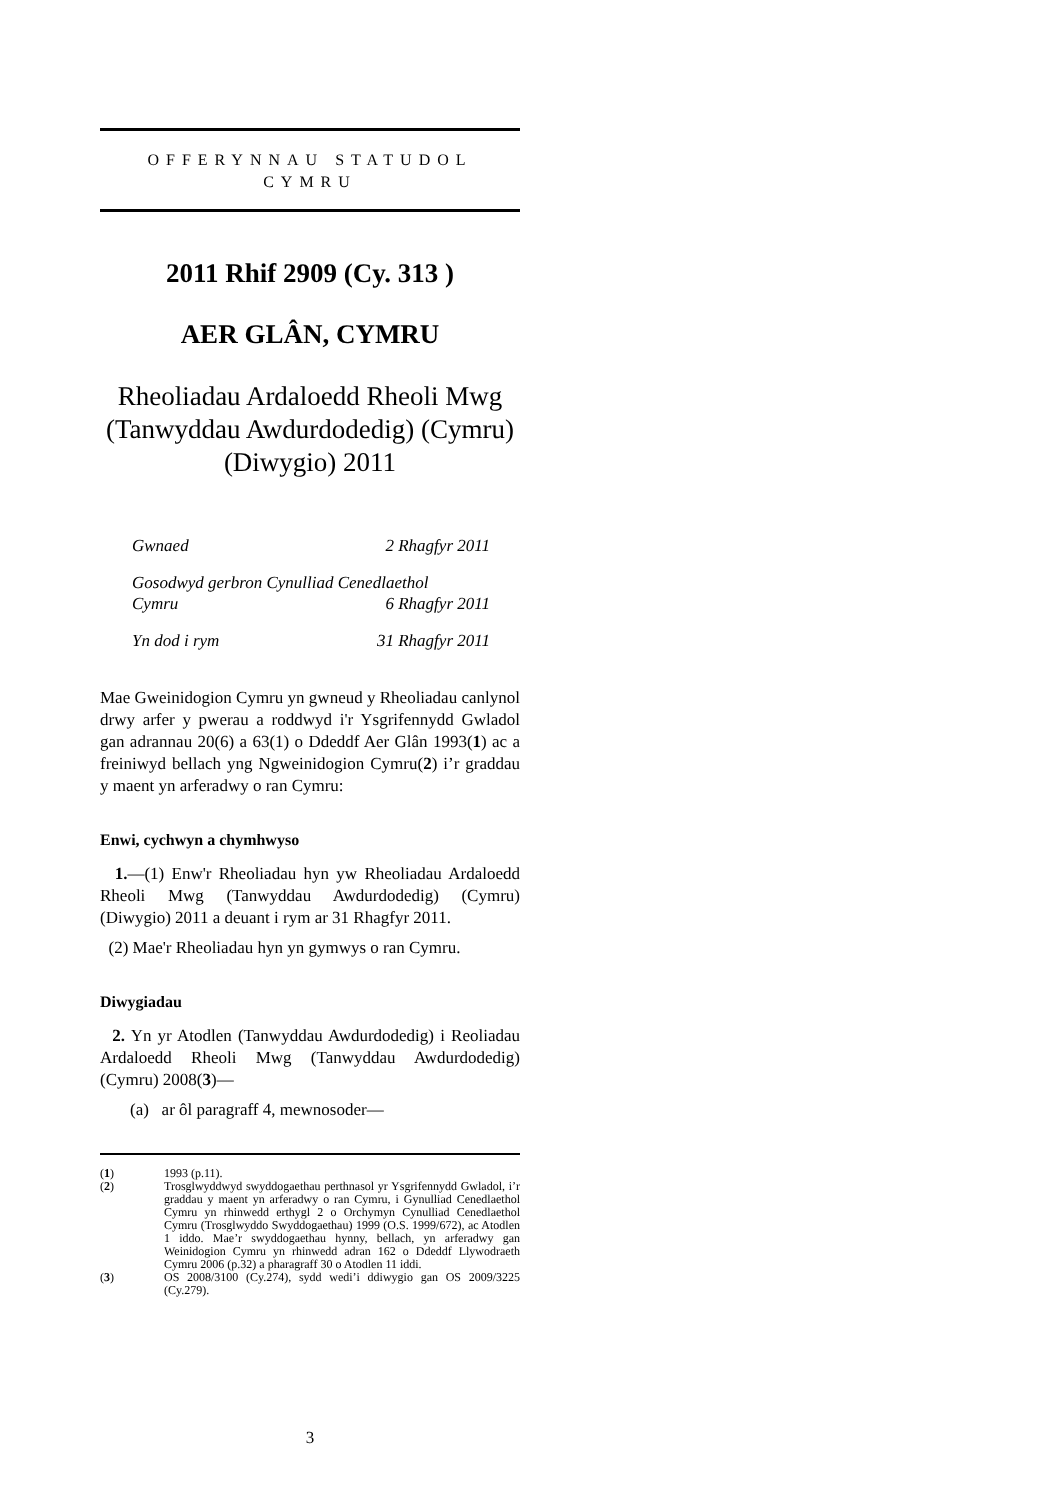OFFERYNNAU STATUDOL
CYMRU
2011 Rhif 2909 (Cy. 313 )
AER GLÂN, CYMRU
Rheoliadau Ardaloedd Rheoli Mwg (Tanwyddau Awdurdodedig) (Cymru) (Diwygio) 2011
Gwnaed 2 Rhagfyr 2011
Gosodwyd gerbron Cynulliad Cenedlaethol
Cymru 6 Rhagfyr 2011
Yn dod i rym 31 Rhagfyr 2011
Mae Gweinidogion Cymru yn gwneud y Rheoliadau canlynol drwy arfer y pwerau a roddwyd i'r Ysgrifennydd Gwladol gan adrannau 20(6) a 63(1) o Ddeddf Aer Glân 1993(1) ac a freiniwyd bellach yng Ngweinidogion Cymru(2) i’r graddau y maent yn arferadwy o ran Cymru:
Enwi, cychwyn a chymhwyso
1.—(1) Enw'r Rheoliadau hyn yw Rheoliadau Ardaloedd Rheoli Mwg (Tanwyddau Awdurdodedig) (Cymru) (Diwygio) 2011 a deuant i rym ar 31 Rhagfyr 2011.
(2) Mae'r Rheoliadau hyn yn gymwys o ran Cymru.
Diwygiadau
2. Yn yr Atodlen (Tanwyddau Awdurdodedig) i Reoliadau Ardaloedd Rheoli Mwg (Tanwyddau Awdurdodedig) (Cymru) 2008(3)—
(a) ar ôl paragraff 4, mewnosoder—
(1) 1993 (p.11).
(2) Trosglwyddwyd swyddogaethau perthnasol yr Ysgrifennydd Gwladol, i’r graddau y maent yn arferadwy o ran Cymru, i Gynulliad Cenedlaethol Cymru yn rhinwedd erthygl 2 o Orchymyn Cynulliad Cenedlaethol Cymru (Trosglwyddo Swyddogaethau) 1999 (O.S. 1999/672), ac Atodlen 1 iddo. Mae’r swyddogaethau hynny, bellach, yn arferadwy gan Weinidogion Cymru yn rhinwedd adran 162 o Ddeddf Llywodraeth Cymru 2006 (p.32) a pharagraff 30 o Atodlen 11 iddi.
(3) OS 2008/3100 (Cy.274), sydd wedi’i ddiwygio gan OS 2009/3225 (Cy.279).
3